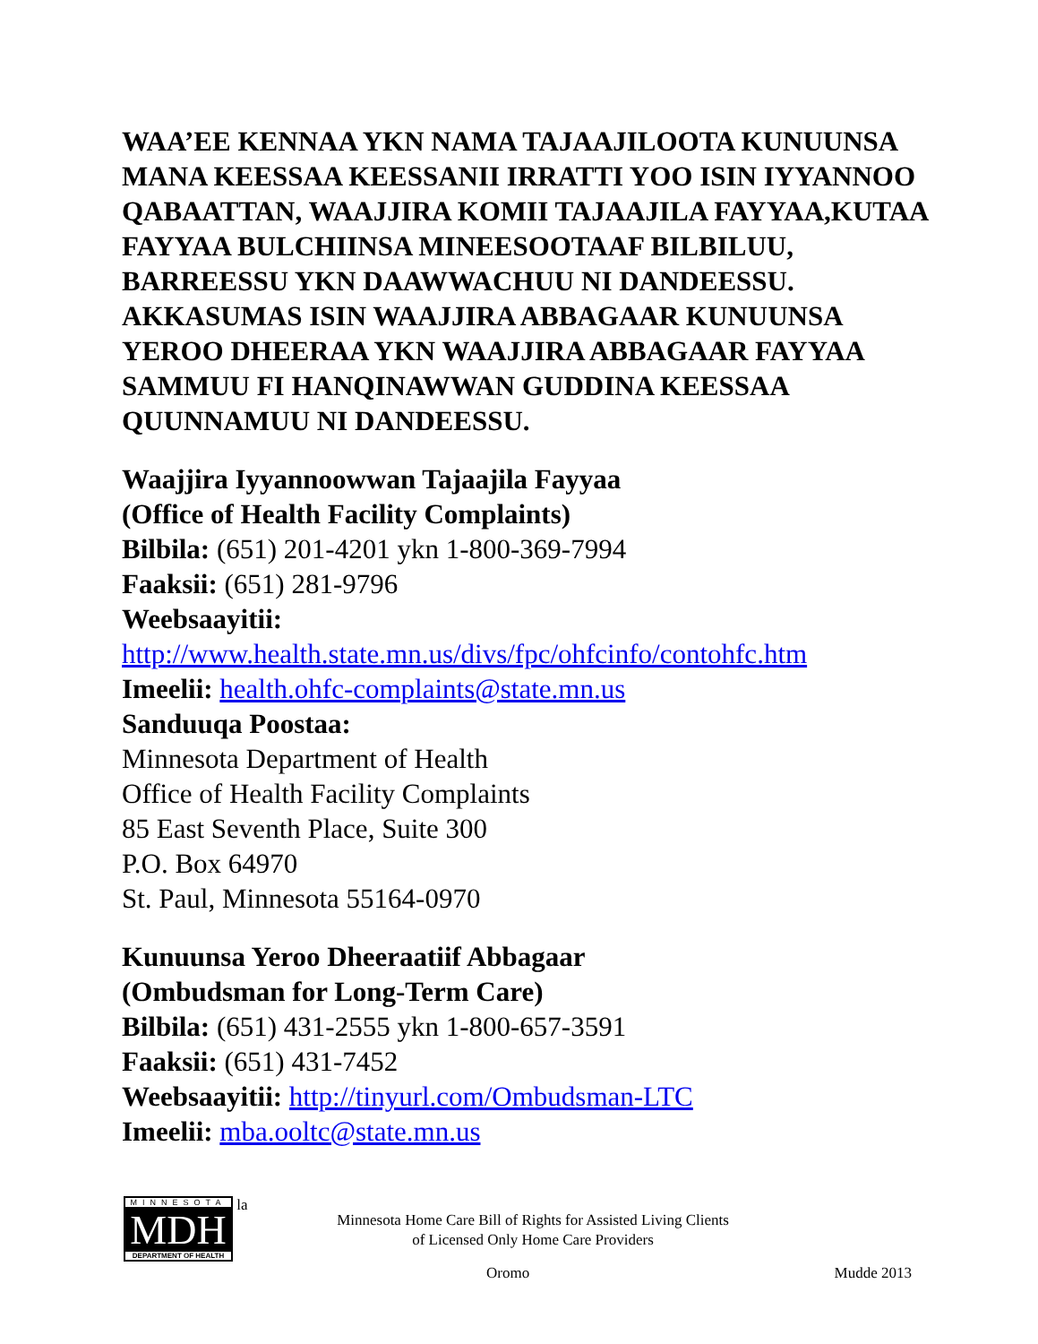WAA’EE KENNAA YKN NAMA TAJAAJILOOTA KUNUUNSA MANA KEESSAA KEESSANII IRRATTI YOO ISIN IYYANNOO QABAATTAN, WAAJJIRA KOMII TAJAAJILA FAYYAA,KUTAA FAYYAA BULCHIINSA MINEESOOTAAF BILBILUU, BARREESSU YKN DAAWWACHUU NI DANDEESSU. AKKASUMAS ISIN WAAJJIRA ABBAGAAR KUNUUNSA YEROO DHEERAA YKN WAAJJIRA ABBAGAAR FAYYAA SAMMUU FI HANQINAWWAN GUDDINA KEESSAA QUUNNAMUU NI DANDEESSU.
Waajjira Iyyannoowwan Tajaajila Fayyaa
(Office of Health Facility Complaints)
Bilbila: (651) 201-4201 ykn 1-800-369-7994
Faaksii: (651) 281-9796
Weebsaayitii:
http://www.health.state.mn.us/divs/fpc/ohfcinfo/contohfc.htm
Imeelii: health.ohfc-complaints@state.mn.us
Sanduuqa Poostaa:
Minnesota Department of Health
Office of Health Facility Complaints
85 East Seventh Place, Suite 300
P.O. Box 64970
St. Paul, Minnesota 55164-0970
Kunuunsa Yeroo Dheeraatiif Abbagaar
(Ombudsman for Long-Term Care)
Bilbila: (651) 431-2555 ykn 1-800-657-3591
Faaksii: (651) 431-7452
Weebsaayitii: http://tinyurl.com/Ombudsman-LTC
Imeelii: mba.ooltc@state.mn.us
MINNESOTA
MDH
DEPARTMENT OF HEALTH
la
Minnesota Home Care Bill of Rights for Assisted Living Clients
of Licensed Only Home Care Providers
Oromo Mudde 2013